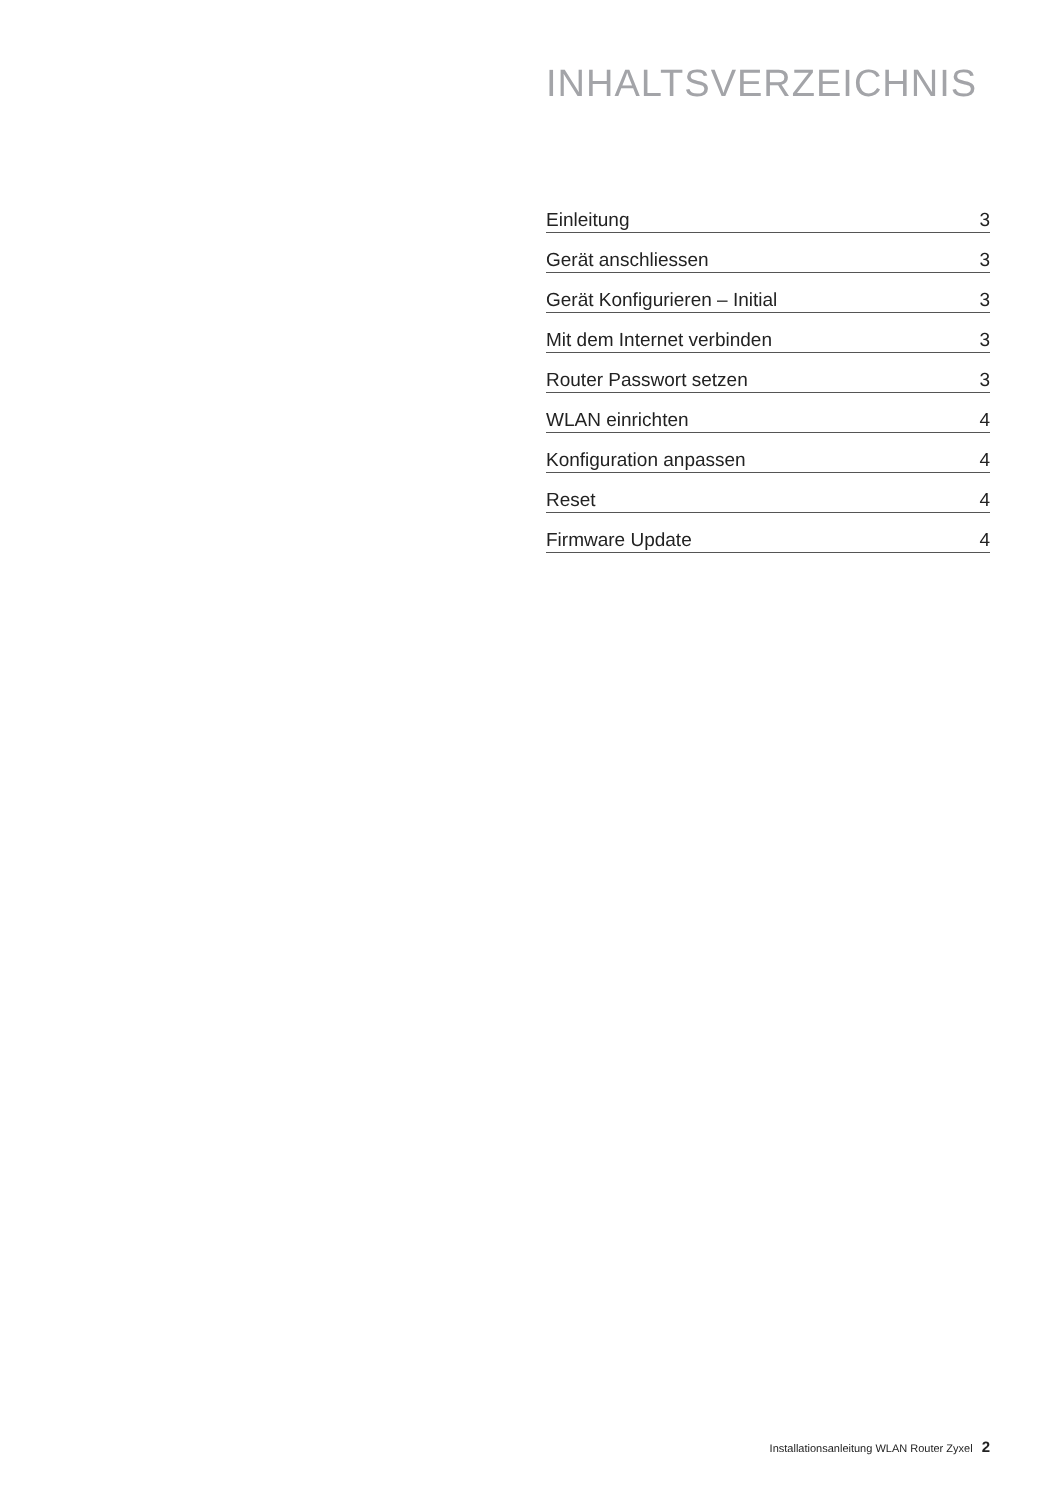INHALTSVERZEICHNIS
Einleitung 3
Gerät anschliessen 3
Gerät Konfigurieren – Initial 3
Mit dem Internet verbinden 3
Router Passwort setzen 3
WLAN einrichten 4
Konfiguration anpassen 4
Reset 4
Firmware Update 4
Installationsanleitung WLAN Router Zyxel 2